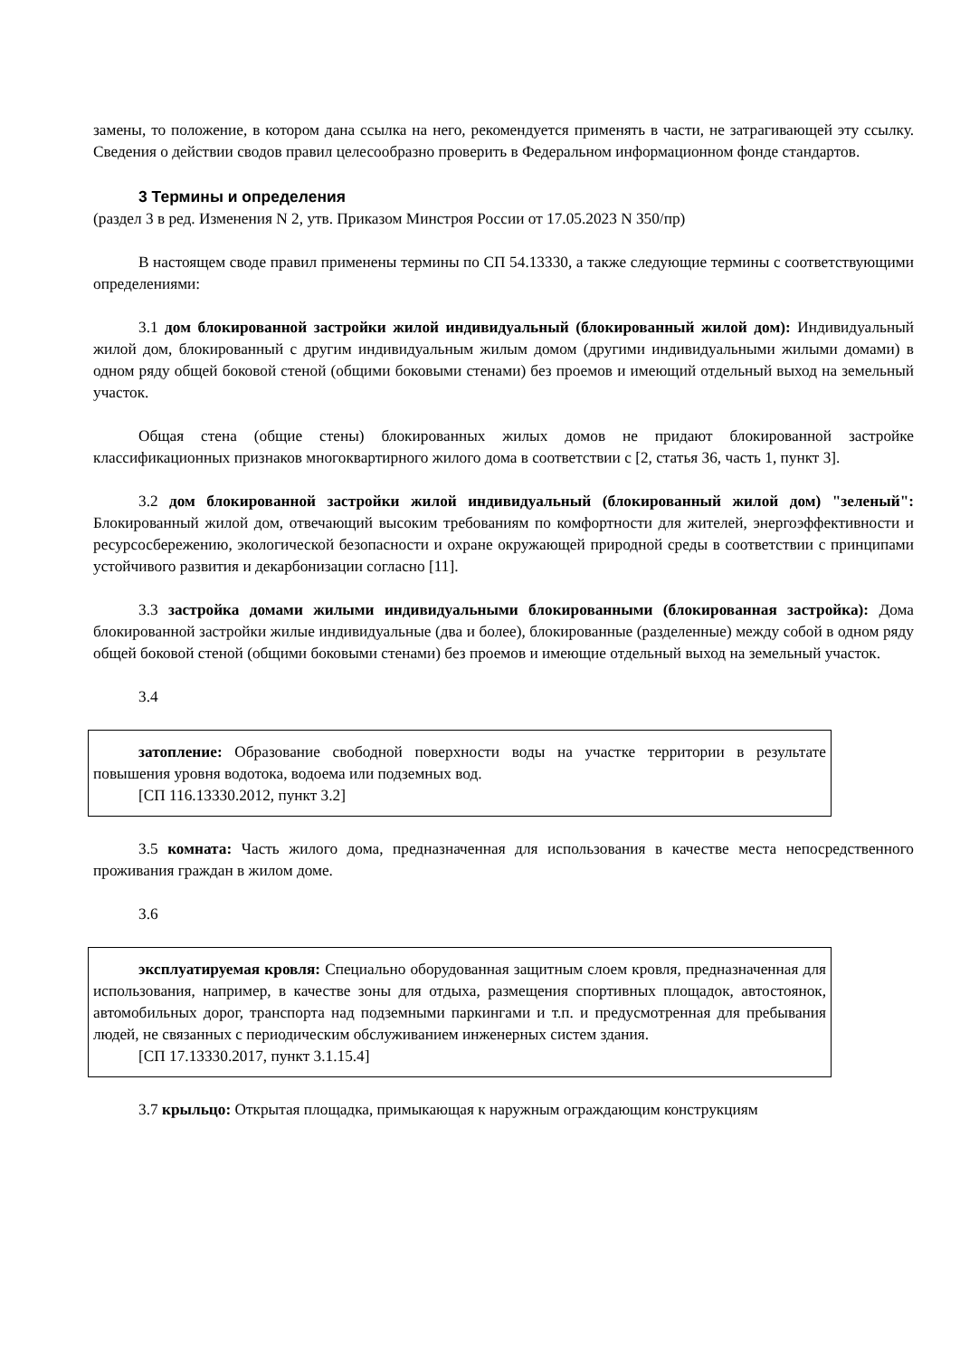замены, то положение, в котором дана ссылка на него, рекомендуется применять в части, не затрагивающей эту ссылку. Сведения о действии сводов правил целесообразно проверить в Федеральном информационном фонде стандартов.
3 Термины и определения
(раздел 3 в ред. Изменения N 2, утв. Приказом Минстроя России от 17.05.2023 N 350/пр)
В настоящем своде правил применены термины по СП 54.13330, а также следующие термины с соответствующими определениями:
3.1 дом блокированной застройки жилой индивидуальный (блокированный жилой дом): Индивидуальный жилой дом, блокированный с другим индивидуальным жилым домом (другими индивидуальными жилыми домами) в одном ряду общей боковой стеной (общими боковыми стенами) без проемов и имеющий отдельный выход на земельный участок.
Общая стена (общие стены) блокированных жилых домов не придают блокированной застройке классификационных признаков многоквартирного жилого дома в соответствии с [2, статья 36, часть 1, пункт 3].
3.2 дом блокированной застройки жилой индивидуальный (блокированный жилой дом) "зеленый": Блокированный жилой дом, отвечающий высоким требованиям по комфортности для жителей, энергоэффективности и ресурсосбережению, экологической безопасности и охране окружающей природной среды в соответствии с принципами устойчивого развития и декарбонизации согласно [11].
3.3 застройка домами жилыми индивидуальными блокированными (блокированная застройка): Дома блокированной застройки жилые индивидуальные (два и более), блокированные (разделенные) между собой в одном ряду общей боковой стеной (общими боковыми стенами) без проемов и имеющие отдельный выход на земельный участок.
3.4
затопление: Образование свободной поверхности воды на участке территории в результате повышения уровня водотока, водоема или подземных вод.
[СП 116.13330.2012, пункт 3.2]
3.5 комната: Часть жилого дома, предназначенная для использования в качестве места непосредственного проживания граждан в жилом доме.
3.6
эксплуатируемая кровля: Специально оборудованная защитным слоем кровля, предназначенная для использования, например, в качестве зоны для отдыха, размещения спортивных площадок, автостоянок, автомобильных дорог, транспорта над подземными паркингами и т.п. и предусмотренная для пребывания людей, не связанных с периодическим обслуживанием инженерных систем здания.
[СП 17.13330.2017, пункт 3.1.15.4]
3.7 крыльцо: Открытая площадка, примыкающая к наружным ограждающим конструкциям